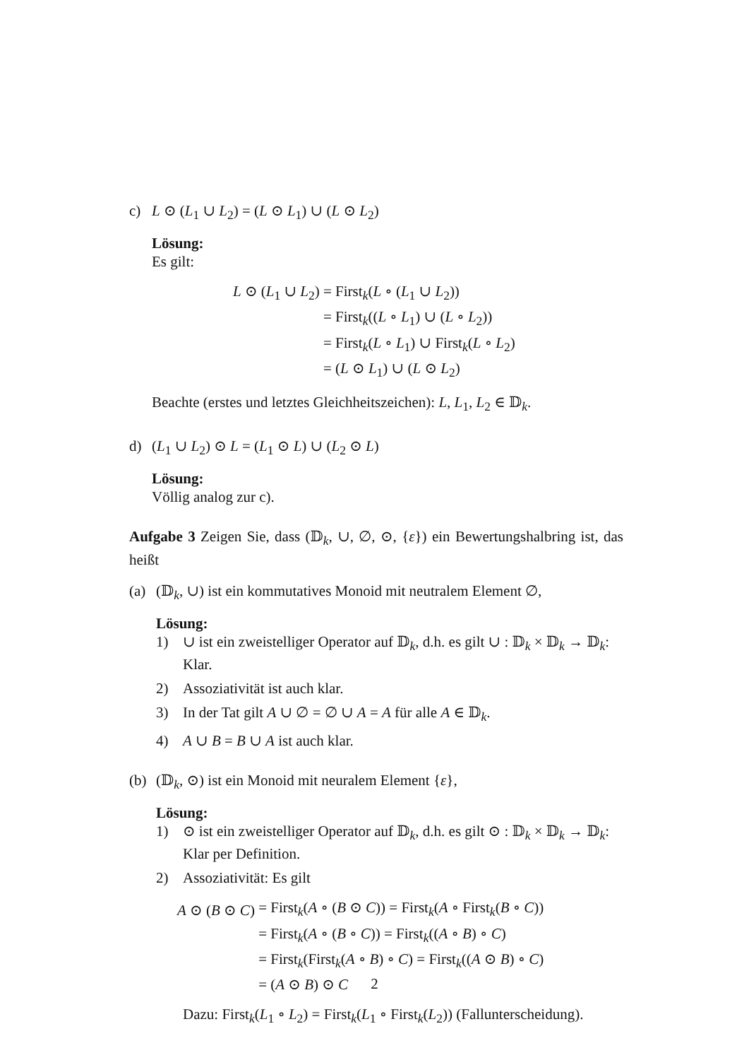c) L ⊙ (L<sub>1</sub> ∪ L<sub>2</sub>) = (L ⊙ L<sub>1</sub>) ∪ (L ⊙ L<sub>2</sub>)
Lösung:
Es gilt:
| L ⊙ ( L<sub>1</sub> ∪ L<sub>2</sub>) | = First<sub>k</sub>( L ∘ ( L<sub>1</sub> ∪ L<sub>2</sub>)) |
| | = First<sub>k</sub>(( L ∘ L<sub>1</sub>) ∪ ( L ∘ L<sub>2</sub>)) |
| | = First<sub>k</sub>( L ∘ L<sub>1</sub>) ∪ First<sub>k</sub>( L ∘ L<sub>2</sub>) |
| | = ( L ⊙ L<sub>1</sub>) ∪ ( L ⊙ L<sub>2</sub>) |
Beachte (erstes und letztes Gleichheitszeichen): L, L<sub>1</sub>, L<sub>2</sub> ∈ 𝔻<sub>k</sub>.
d) (L<sub>1</sub> ∪ L<sub>2</sub>) ⊙ L = (L<sub>1</sub> ⊙ L) ∪ (L<sub>2</sub> ⊙ L)
Lösung:
Völlig analog zur c).
Aufgabe 3 Zeigen Sie, dass (𝔻<sub>k</sub>, ∪, ∅, ⊙, {ε}) ein Bewertungshalbring ist, das heißt
(a) (𝔻<sub>k</sub>, ∪) ist ein kommutatives Monoid mit neutralem Element ∅,
Lösung:
1) ∪ ist ein zweistelliger Operator auf 𝔻<sub>k</sub>, d.h. es gilt ∪ : 𝔻<sub>k</sub> × 𝔻<sub>k</sub> → 𝔻<sub>k</sub>: Klar.
2) Assoziativität ist auch klar.
3) In der Tat gilt A ∪ ∅ = ∅ ∪ A = A für alle A ∈ 𝔻<sub>k</sub>.
4) A ∪ B = B ∪ A ist auch klar.
(b) (𝔻<sub>k</sub>, ⊙) ist ein Monoid mit neuralem Element {ε},
Lösung:
1) ⊙ ist ein zweistelliger Operator auf 𝔻<sub>k</sub>, d.h. es gilt ⊙ : 𝔻<sub>k</sub> × 𝔻<sub>k</sub> → 𝔻<sub>k</sub>: Klar per Definition.
2) Assoziativität: Es gilt
| A ⊙ ( B ⊙ C ) | = First<sub>k</sub>( A ∘ ( B ⊙ C )) = First<sub>k</sub>( A ∘ First<sub>k</sub>( B ∘ C )) |
| | = First<sub>k</sub>( A ∘ ( B ∘ C )) = First<sub>k</sub>(( A ∘ B ) ∘ C ) |
| | = First<sub>k</sub>(First<sub>k</sub>( A ∘ B ) ∘ C ) = First<sub>k</sub>(( A ⊙ B ) ∘ C ) |
| | = ( A ⊙ B ) ⊙ C |
Dazu: First<sub>k</sub>(L<sub>1</sub> ∘ L<sub>2</sub>) = First<sub>k</sub>(L<sub>1</sub> ∘ First<sub>k</sub>(L<sub>2</sub>)) (Fallunterscheidung).
2